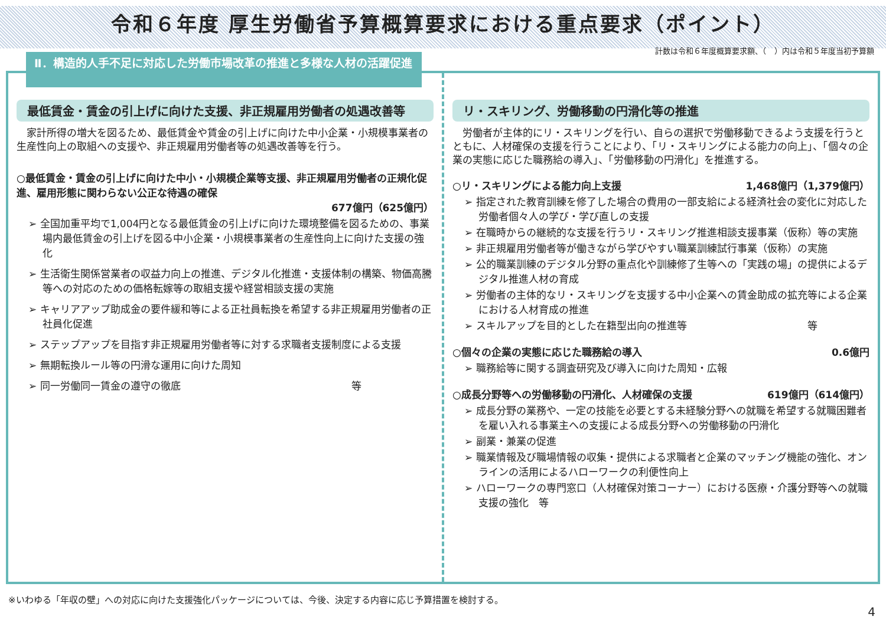令和６年度 厚生労働省予算概算要求における重点要求（ポイント）
計数は令和６年度概算要求額、（　）内は令和５年度当初予算額
最低賃金・賃金の引上げに向けた支援、非正規雇用労働者の処遇改善等
　家計所得の増大を図るため、最低賃金や賃金の引上げに向けた中小企業・小規模事業者の生産性向上の取組への支援や、非正規雇用労働者等の処遇改善等を行う。
○最低賃金・賃金の引上げに向けた中小・小規模企業等支援、非正規雇用労働者の正規化促進、雇用形態に関わらない公正な待遇の確保
677億円（625億円）
➢ 全国加重平均で1,004円となる最低賃金の引上げに向けた環境整備を図るための、事業場内最低賃金の引上げを図る中小企業・小規模事業者の生産性向上に向けた支援の強化
➢ 生活衛生関係営業者の収益力向上の推進、デジタル化推進・支援体制の構築、物価高騰等への対応のための価格転嫁等の取組支援や経営相談支援の実施
➢ キャリアアップ助成金の要件緩和等による正社員転換を希望する非正規雇用労働者の正社員化促進
➢ ステップアップを目指す非正規雇用労働者等に対する求職者支援制度による支援
➢ 無期転換ルール等の円滑な運用に向けた周知
➢ 同一労働同一賃金の遵守の徹底　　　　　　　　　　　　　　　　　等
リ・スキリング、労働移動の円滑化等の推進
　労働者が主体的にリ・スキリングを行い、自らの選択で労働移動できるよう支援を行うとともに、人材確保の支援を行うことにより、「リ・スキリングによる能力の向上」、「個々の企業の実態に応じた職務給の導入」、「労働移動の円滑化」を推進する。
○リ・スキリングによる能力向上支援 1,468億円（1,379億円）
➢ 指定された教育訓練を修了した場合の費用の一部支給による経済社会の変化に対応した労働者個々人の学び・学び直しの支援
➢ 在職時からの継続的な支援を行うリ・スキリング推進相談支援事業（仮称）等の実施
➢ 非正規雇用労働者等が働きながら学びやすい職業訓練試行事業（仮称）の実施
➢ 公的職業訓練のデジタル分野の重点化や訓練修了生等への「実践の場」の提供によるデジタル推進人材の育成
➢ 労働者の主体的なリ・スキリングを支援する中小企業への賃金助成の拡充等による企業における人材育成の推進
➢ スキルアップを目的とした在籍型出向の推進等　　　　　　　　　　　　等
○個々の企業の実態に応じた職務給の導入 0.6億円
➢ 職務給等に関する調査研究及び導入に向けた周知・広報
○成長分野等への労働移動の円滑化、人材確保の支援 619億円（614億円）
➢ 成長分野の業務や、一定の技能を必要とする未経験分野への就職を希望する就職困難者を雇い入れる事業主への支援による成長分野への労働移動の円滑化
➢ 副業・兼業の促進
➢ 職業情報及び職場情報の収集・提供による求職者と企業のマッチング機能の強化、オンラインの活用によるハローワークの利便性向上
➢ ハローワークの専門窓口（人材確保対策コーナー）における医療・介護分野等への就職支援の強化　等
Ⅱ．構造的人手不足に対応した労働市場改革の推進と多様な人材の活躍促進
※いわゆる「年収の壁」への対応に向けた支援強化パッケージについては、今後、決定する内容に応じ予算措置を検討する。
4